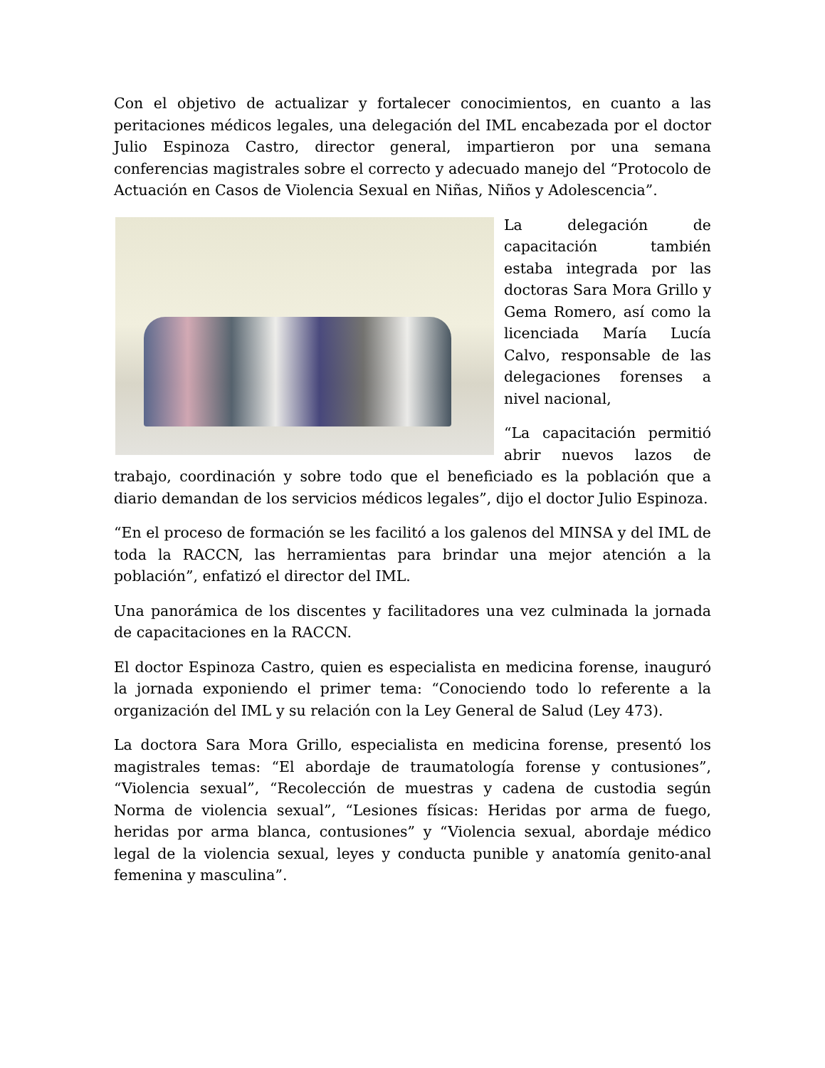Con el objetivo de actualizar y fortalecer conocimientos, en cuanto a las peritaciones médicos legales, una delegación del IML encabezada por el doctor Julio Espinoza Castro, director general, impartieron por una semana conferencias magistrales sobre el correcto y adecuado manejo del “Protocolo de Actuación en Casos de Violencia Sexual en Niñas, Niños y Adolescencia”.
La delegación de capacitación también estaba integrada por las doctoras Sara Mora Grillo y Gema Romero, así como la licenciada María Lucía Calvo, responsable de las delegaciones forenses a nivel nacional,
“La capacitación permitió abrir nuevos lazos de trabajo, coordinación y sobre todo que el beneficiado es la población que a diario demandan de los servicios médicos legales”, dijo el doctor Julio Espinoza.
“En el proceso de formación se les facilitó a los galenos del MINSA y del IML de toda la RACCN, las herramientas para brindar una mejor atención a la población”, enfatizó el director del IML.
Una panorámica de los discentes y facilitadores una vez culminada la jornada de capacitaciones en la RACCN.
El doctor Espinoza Castro, quien es especialista en medicina forense, inauguró la jornada exponiendo el primer tema: “Conociendo todo lo referente a la organización del IML y su relación con la Ley General de Salud (Ley 473).
La doctora Sara Mora Grillo, especialista en medicina forense, presentó los magistrales temas: “El abordaje de traumatología forense y contusiones”, “Violencia sexual”, “Recolección de muestras y cadena de custodia según Norma de violencia sexual”, “Lesiones físicas: Heridas por arma de fuego, heridas por arma blanca, contusiones” y “Violencia sexual, abordaje médico legal de la violencia sexual, leyes y conducta punible y anatomía genito-anal femenina y masculina”.